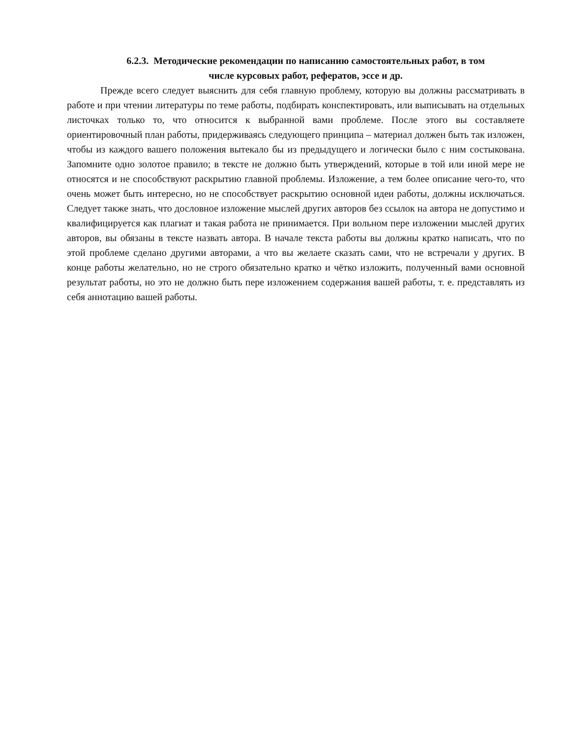6.2.3. Методические рекомендации по написанию самостоятельных работ, в том
числе курсовых работ, рефератов, эссе и др.
Прежде всего следует выяснить для себя главную проблему, которую вы должны рассматривать в работе и при чтении литературы по теме работы, подбирать конспектировать, или выписывать на отдельных листочках только то, что относится к выбранной вами проблеме. После этого вы составляете ориентировочный план работы, придерживаясь следующего принципа – материал должен быть так изложен, чтобы из каждого вашего положения вытекало бы из предыдущего и логически было с ним состыкована. Запомните одно золотое правило; в тексте не должно быть утверждений, которые в той или иной мере не относятся и не способствуют раскрытию главной проблемы. Изложение, а тем более описание чего-то, что очень может быть интересно, но не способствует раскрытию основной идеи работы, должны исключаться. Следует также знать, что дословное изложение мыслей других авторов без ссылок на автора не допустимо и квалифицируется как плагиат и такая работа не принимается. При вольном пере изложении мыслей других авторов, вы обязаны в тексте назвать автора. В начале текста работы вы должны кратко написать, что по этой проблеме сделано другими авторами, а что вы желаете сказать сами, что не встречали у других. В конце работы желательно, но не строго обязательно кратко и чётко изложить, полученный вами основной результат работы, но это не должно быть пере изложением содержания вашей работы, т. е. представлять из себя аннотацию вашей работы.